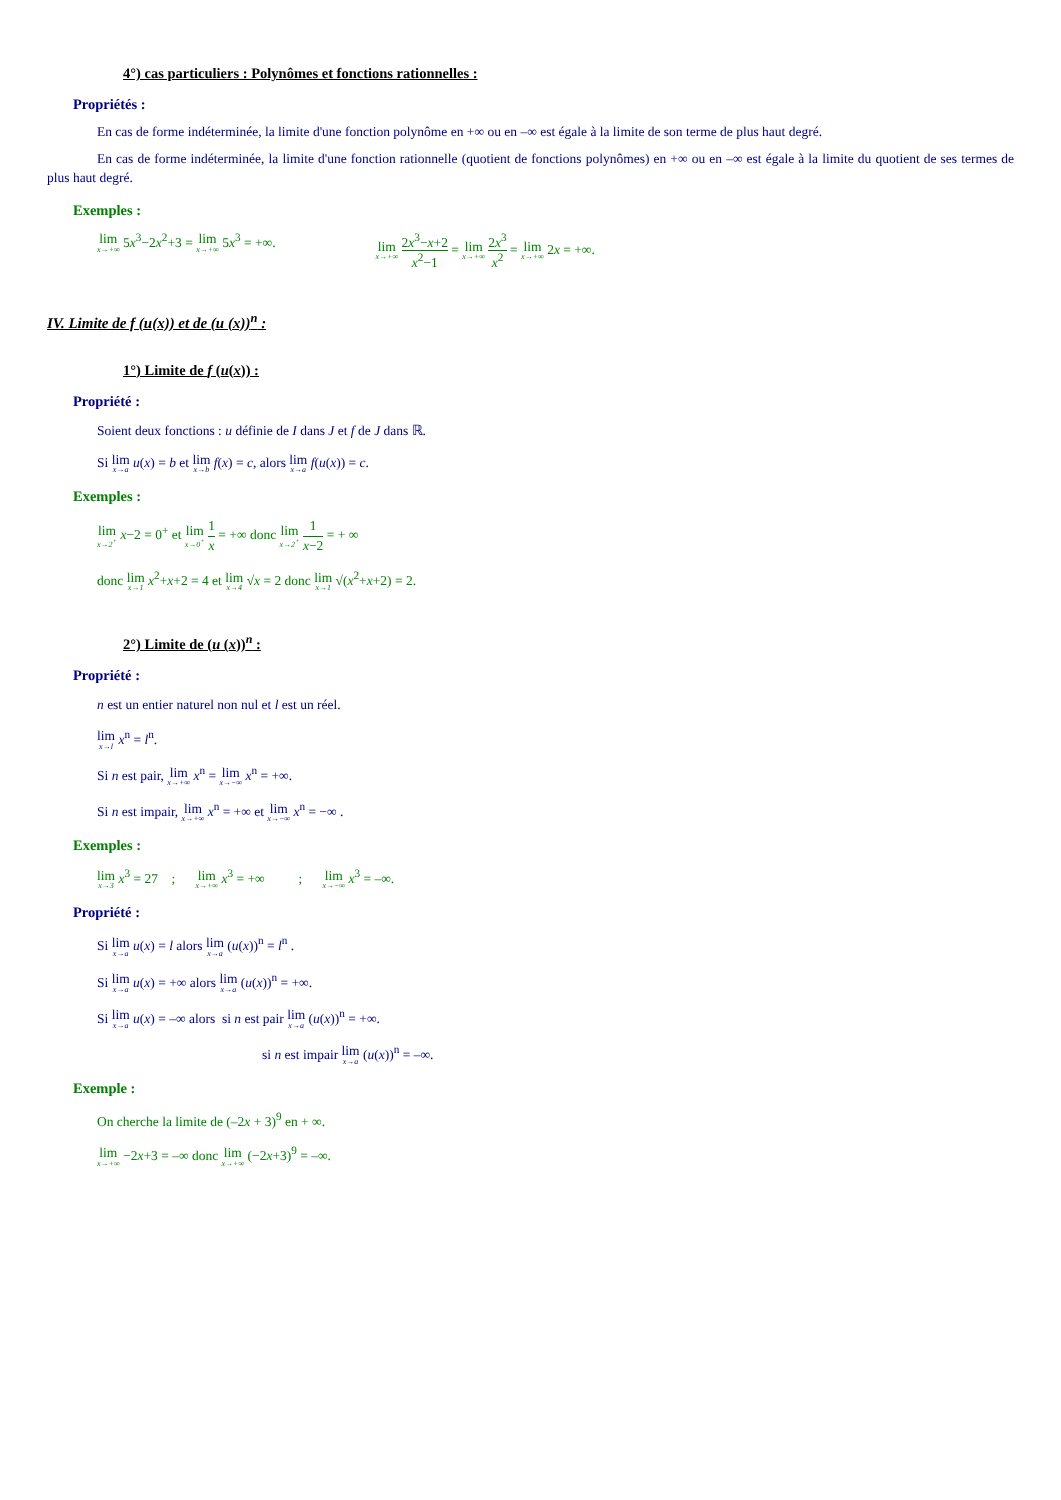4°) cas particuliers : Polynômes et fonctions rationnelles :
Propriétés :
En cas de forme indéterminée, la limite d'une fonction polynôme en +∞ ou en –∞ est égale à la limite de son terme de plus haut degré.
En cas de forme indéterminée, la limite d'une fonction rationnelle (quotient de fonctions polynômes) en +∞ ou en –∞ est égale à la limite du quotient de ses termes de plus haut degré.
Exemples :
lim x→+∞ 5x<sup>3</sup>−2x<sup>2</sup>+3 = lim x→+∞ 5x<sup>3</sup> = +∞. lim x→+∞ 2x<sup>3</sup>−x+2 x<sup>2</sup>−1 = lim x→+∞ 2x<sup>3</sup> x<sup>2</sup> = lim x→+∞ 2x = +∞.
IV. Limite de f (u(x)) et de (u (x))<sup>n</sup> :
1°) Limite de f (u(x)) :
Propriété :
Soient deux fonctions : u définie de I dans J et f de J dans ℝ.
Si lim x→a u(x) = b et lim x→b f(x) = c, alors lim x→a f(u(x)) = c.
Exemples :
lim x→2<sup>+</sup> x−2 = 0<sup>+</sup> et lim x→0<sup>+</sup> 1 x = +∞ donc lim x→2<sup>+</sup> 1 x−2 = + ∞
donc lim x→1 x<sup>2</sup>+x+2 = 4 et lim x→4 √x = 2 donc lim x→1 √(x<sup>2</sup>+x+2) = 2.
2°) Limite de (u (x))<sup>n</sup> :
Propriété :
n est un entier naturel non nul et l est un réel.
lim x→l x<sup>n</sup> = l<sup>n</sup>.
Si n est pair, lim x→+∞ x<sup>n</sup> = lim x→−∞ x<sup>n</sup> = +∞.
Si n est impair, lim x→+∞ x<sup>n</sup> = +∞ et lim x→−∞ x<sup>n</sup> = −∞ .
Exemples :
lim x→3 x<sup>3</sup> = 27 ; lim x→+∞ x<sup>3</sup> = +∞ ; lim x→−∞ x<sup>3</sup> = –∞.
Propriété :
Si lim x→a u(x) = l alors lim x→a (u(x))<sup>n</sup> = l<sup>n</sup> .
Si lim x→a u(x) = +∞ alors lim x→a (u(x))<sup>n</sup> = +∞.
Si lim x→a u(x) = –∞ alors si n est pair lim x→a (u(x))<sup>n</sup> = +∞.
si n est impair lim x→a (u(x))<sup>n</sup> = –∞.
Exemple :
On cherche la limite de (–2x + 3)<sup>9</sup> en + ∞.
lim x→+∞ −2x+3 = –∞ donc lim x→+∞ (−2x+3)<sup>9</sup> = –∞.